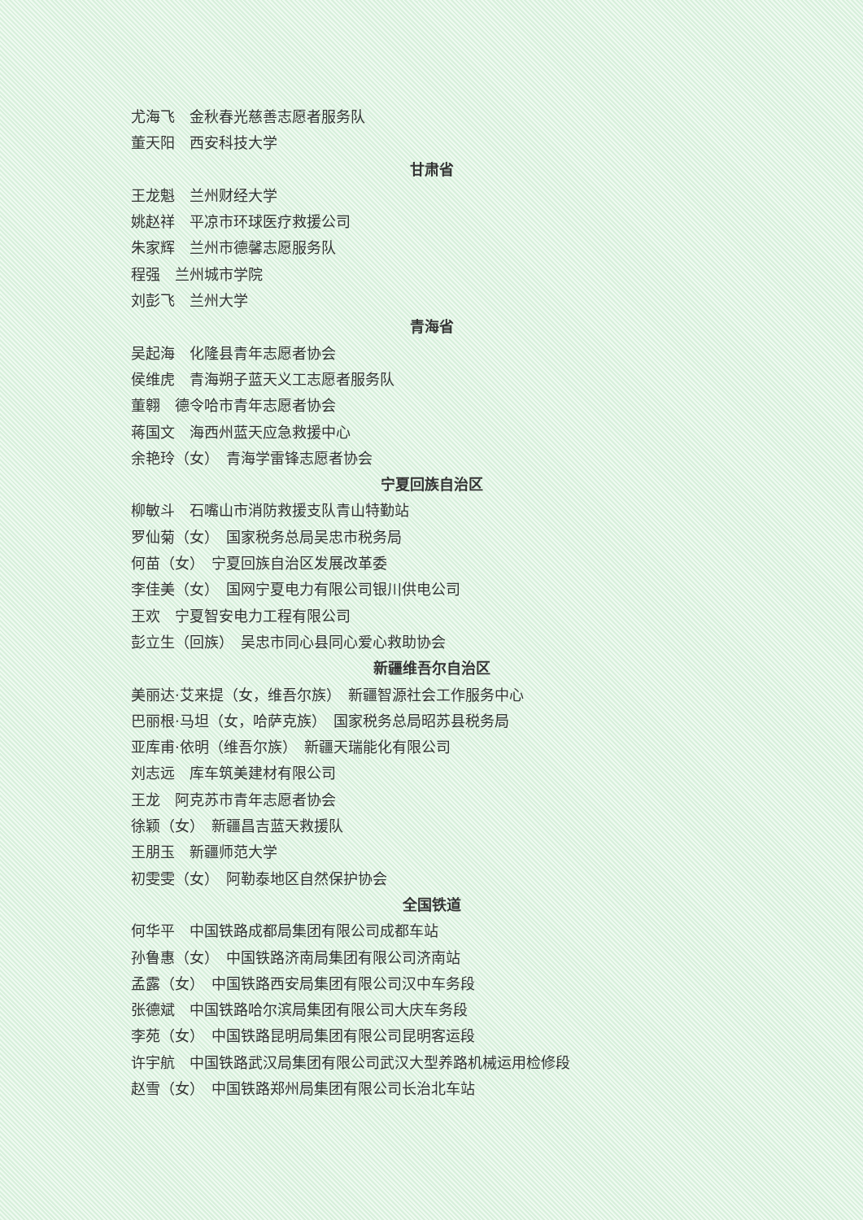尤海飞　金秋春光慈善志愿者服务队
董天阳　西安科技大学
甘肃省
王龙魁　兰州财经大学
姚赵祥　平凉市环球医疗救援公司
朱家辉　兰州市德馨志愿服务队
程强　兰州城市学院
刘彭飞　兰州大学
青海省
吴起海　化隆县青年志愿者协会
侯维虎　青海朔子蓝天义工志愿者服务队
董翱　德令哈市青年志愿者协会
蒋国文　海西州蓝天应急救援中心
余艳玲（女）　青海学雷锋志愿者协会
宁夏回族自治区
柳敏斗　石嘴山市消防救援支队青山特勤站
罗仙菊（女）　国家税务总局吴忠市税务局
何苗（女）　宁夏回族自治区发展改革委
李佳美（女）　国网宁夏电力有限公司银川供电公司
王欢　宁夏智安电力工程有限公司
彭立生（回族）　吴忠市同心县同心爱心救助协会
新疆维吾尔自治区
美丽达·艾来提（女，维吾尔族）　新疆智源社会工作服务中心
巴丽根·马坦（女，哈萨克族）　国家税务总局昭苏县税务局
亚库甫·依明（维吾尔族）　新疆天瑞能化有限公司
刘志远　库车筑美建材有限公司
王龙　阿克苏市青年志愿者协会
徐颖（女）　新疆昌吉蓝天救援队
王朋玉　新疆师范大学
初雯雯（女）　阿勒泰地区自然保护协会
全国铁道
何华平　中国铁路成都局集团有限公司成都车站
孙鲁惠（女）　中国铁路济南局集团有限公司济南站
孟露（女）　中国铁路西安局集团有限公司汉中车务段
张德斌　中国铁路哈尔滨局集团有限公司大庆车务段
李苑（女）　中国铁路昆明局集团有限公司昆明客运段
许宇航　中国铁路武汉局集团有限公司武汉大型养路机械运用检修段
赵雪（女）　中国铁路郑州局集团有限公司长治北车站